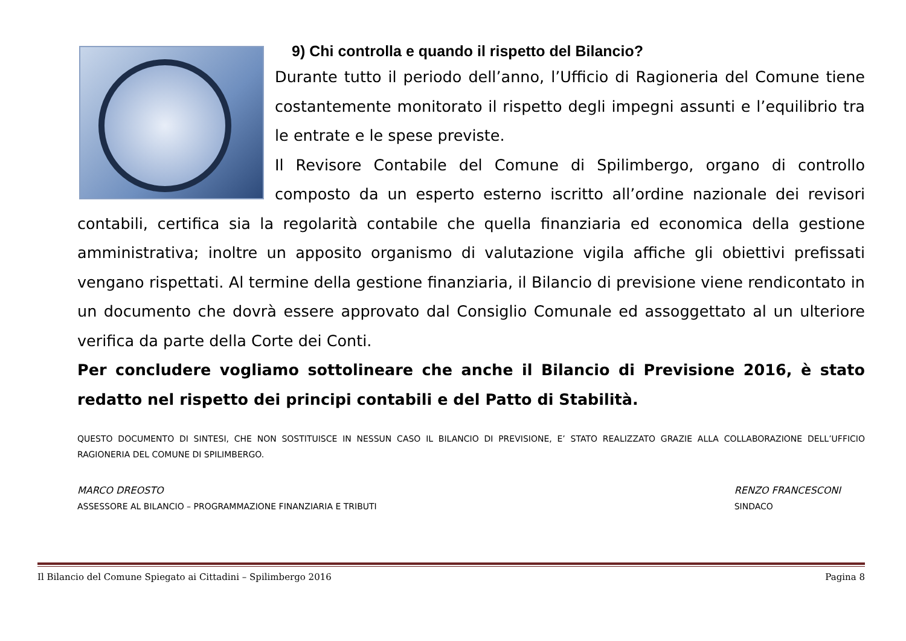9) Chi controlla e quando il rispetto del Bilancio?
Durante tutto il periodo dell’anno, l’Ufficio di Ragioneria del Comune tiene costantemente monitorato il rispetto degli impegni assunti e l’equilibrio tra le entrate e le spese previste.
Il Revisore Contabile del Comune di Spilimbergo, organo di controllo composto da un esperto esterno iscritto all’ordine nazionale dei revisori contabili, certifica sia la regolarità contabile che quella finanziaria ed economica della gestione amministrativa; inoltre un apposito organismo di valutazione vigila affiche gli obiettivi prefissati vengano rispettati. Al termine della gestione finanziaria, il Bilancio di previsione viene rendicontato in un documento che dovrà essere approvato dal Consiglio Comunale ed assoggettato al un ulteriore verifica da parte della Corte dei Conti.
Per concludere vogliamo sottolineare che anche il Bilancio di Previsione 2016, è stato redatto nel rispetto dei principi contabili e del Patto di Stabilità.
QUESTO DOCUMENTO DI SINTESI, CHE NON SOSTITUISCE IN NESSUN CASO IL BILANCIO DI PREVISIONE, E’ STATO REALIZZATO GRAZIE ALLA COLLABORAZIONE DELL’UFFICIO RAGIONERIA DEL COMUNE DI SPILIMBERGO.
MARCO DREOSTO
ASSESSORE AL BILANCIO – PROGRAMMAZIONE FINANZIARIA E TRIBUTI
RENZO FRANCESCONI
SINDACO
Il Bilancio del Comune Spiegato ai Cittadini – Spilimbergo 2016 Pagina 8